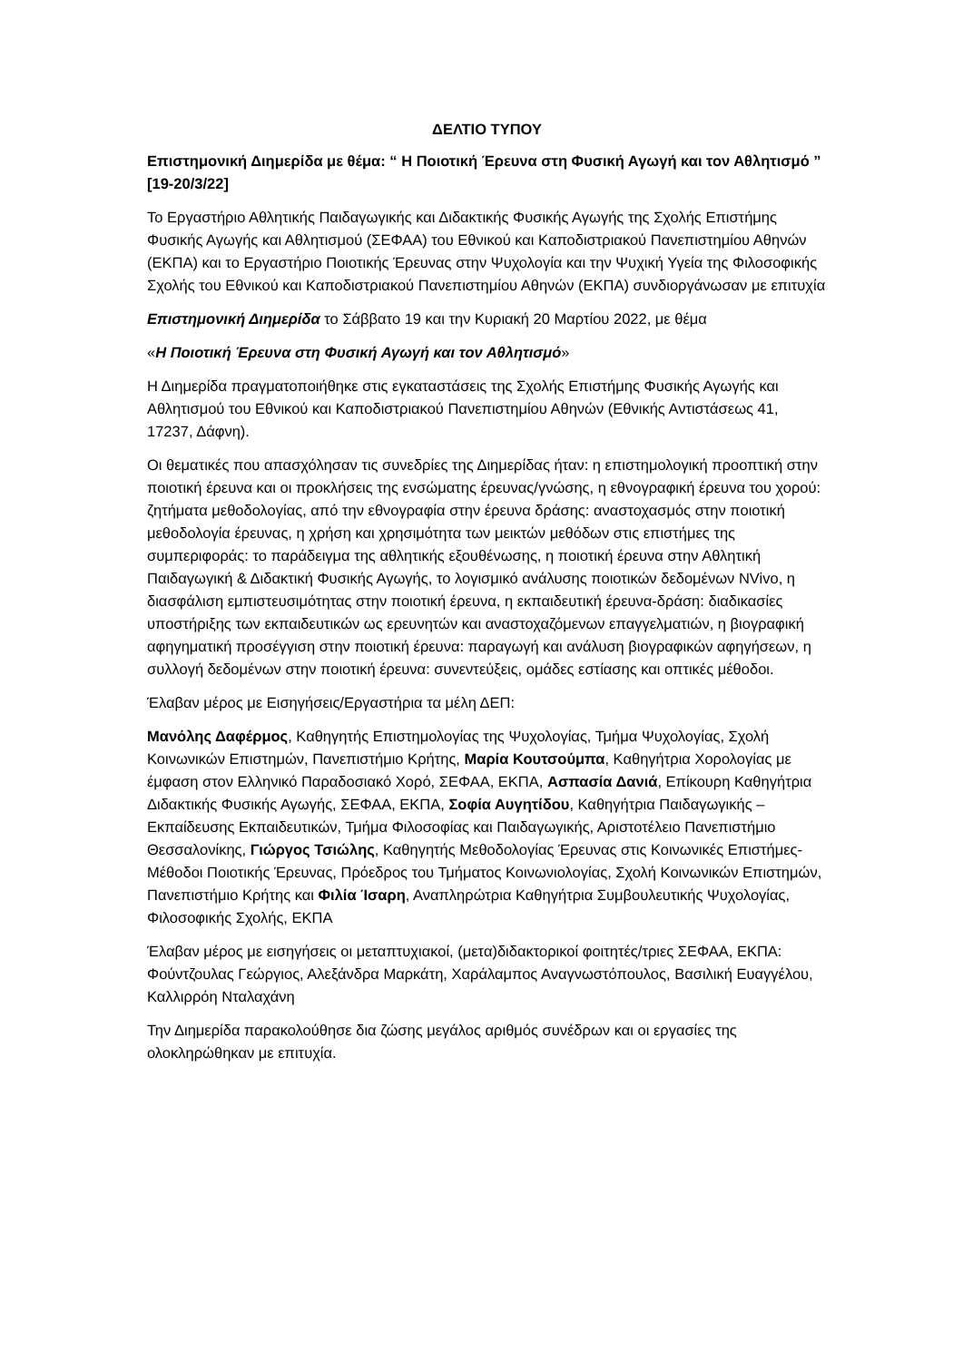ΔΕΛΤΙΟ ΤΥΠΟΥ
Επιστημονική Διημερίδα με θέμα: “ Η Ποιοτική Έρευνα στη Φυσική Αγωγή και τον Αθλητισμό ” [19-20/3/22]
Το Εργαστήριο Αθλητικής Παιδαγωγικής και Διδακτικής Φυσικής Αγωγής της Σχολής Επιστήμης Φυσικής Αγωγής και Αθλητισμού (ΣΕΦΑΑ) του Εθνικού και Καποδιστριακού Πανεπιστημίου Αθηνών (ΕΚΠΑ) και το Εργαστήριο Ποιοτικής Έρευνας στην Ψυχολογία και την Ψυχική Υγεία της Φιλοσοφικής Σχολής του Εθνικού και Καποδιστριακού Πανεπιστημίου Αθηνών (ΕΚΠΑ) συνδιοργάνωσαν με επιτυχία
Επιστημονική Διημερίδα το Σάββατο 19 και την Κυριακή 20 Μαρτίου 2022, με θέμα
«Η Ποιοτική Έρευνα στη Φυσική Αγωγή και τον Αθλητισμό»
Η Διημερίδα πραγματοποιήθηκε στις εγκαταστάσεις της Σχολής Επιστήμης Φυσικής Αγωγής και Αθλητισμού του Εθνικού και Καποδιστριακού Πανεπιστημίου Αθηνών (Εθνικής Αντιστάσεως 41, 17237, Δάφνη).
Οι θεματικές που απασχόλησαν τις συνεδρίες της Διημερίδας ήταν: η επιστημολογική προοπτική στην ποιοτική έρευνα και οι προκλήσεις της ενσώματης έρευνας/γνώσης, η εθνογραφική έρευνα του χορού: ζητήματα μεθοδολογίας, από την εθνογραφία στην έρευνα δράσης: αναστοχασμός στην ποιοτική μεθοδολογία έρευνας, η χρήση και χρησιμότητα των μεικτών μεθόδων στις επιστήμες της συμπεριφοράς: το παράδειγμα της αθλητικής εξουθένωσης, η ποιοτική έρευνα στην Αθλητική Παιδαγωγική & Διδακτική Φυσικής Αγωγής, το λογισμικό ανάλυσης ποιοτικών δεδομένων NVivo, η διασφάλιση εμπιστευσιμότητας στην ποιοτική έρευνα, η εκπαιδευτική έρευνα-δράση: διαδικασίες υποστήριξης των εκπαιδευτικών ως ερευνητών και αναστοχαζόμενων επαγγελματιών, η βιογραφική αφηγηματική προσέγγιση στην ποιοτική έρευνα: παραγωγή και ανάλυση βιογραφικών αφηγήσεων, η συλλογή δεδομένων στην ποιοτική έρευνα: συνεντεύξεις, ομάδες εστίασης και οπτικές μέθοδοι.
Έλαβαν μέρος με Εισηγήσεις/Εργαστήρια τα μέλη ΔΕΠ:
Μανόλης Δαφέρμος, Καθηγητής Επιστημολογίας της Ψυχολογίας, Τμήμα Ψυχολογίας, Σχολή Κοινωνικών Επιστημών, Πανεπιστήμιο Κρήτης, Μαρία Κουτσούμπα, Καθηγήτρια Χορολογίας με έμφαση στον Ελληνικό Παραδοσιακό Χορό, ΣΕΦΑΑ, ΕΚΠΑ, Ασπασία Δανιά, Επίκουρη Καθηγήτρια Διδακτικής Φυσικής Αγωγής, ΣΕΦΑΑ, ΕΚΠΑ, Σοφία Αυγητίδου, Καθηγήτρια Παιδαγωγικής – Εκπαίδευσης Εκπαιδευτικών, Τμήμα Φιλοσοφίας και Παιδαγωγικής, Αριστοτέλειο Πανεπιστήμιο Θεσσαλονίκης, Γιώργος Τσιώλης, Καθηγητής Μεθοδολογίας Έρευνας στις Κοινωνικές Επιστήμες-Μέθοδοι Ποιοτικής Έρευνας, Πρόεδρος του Τμήματος Κοινωνιολογίας, Σχολή Κοινωνικών Επιστημών, Πανεπιστήμιο Κρήτης και Φιλία Ίσαρη, Αναπληρώτρια Καθηγήτρια Συμβουλευτικής Ψυχολογίας, Φιλοσοφικής Σχολής, ΕΚΠΑ
Έλαβαν μέρος με εισηγήσεις οι μεταπτυχιακοί, (μετα)διδακτορικοί φοιτητές/τριες ΣΕΦΑΑ, ΕΚΠΑ: Φούντζουλας Γεώργιος, Αλεξάνδρα Μαρκάτη, Χαράλαμπος Αναγνωστόπουλος, Βασιλική Ευαγγέλου, Καλλιρρόη Νταλαχάνη
Την Διημερίδα παρακολούθησε δια ζώσης μεγάλος αριθμός συνέδρων και οι εργασίες της ολοκληρώθηκαν με επιτυχία.